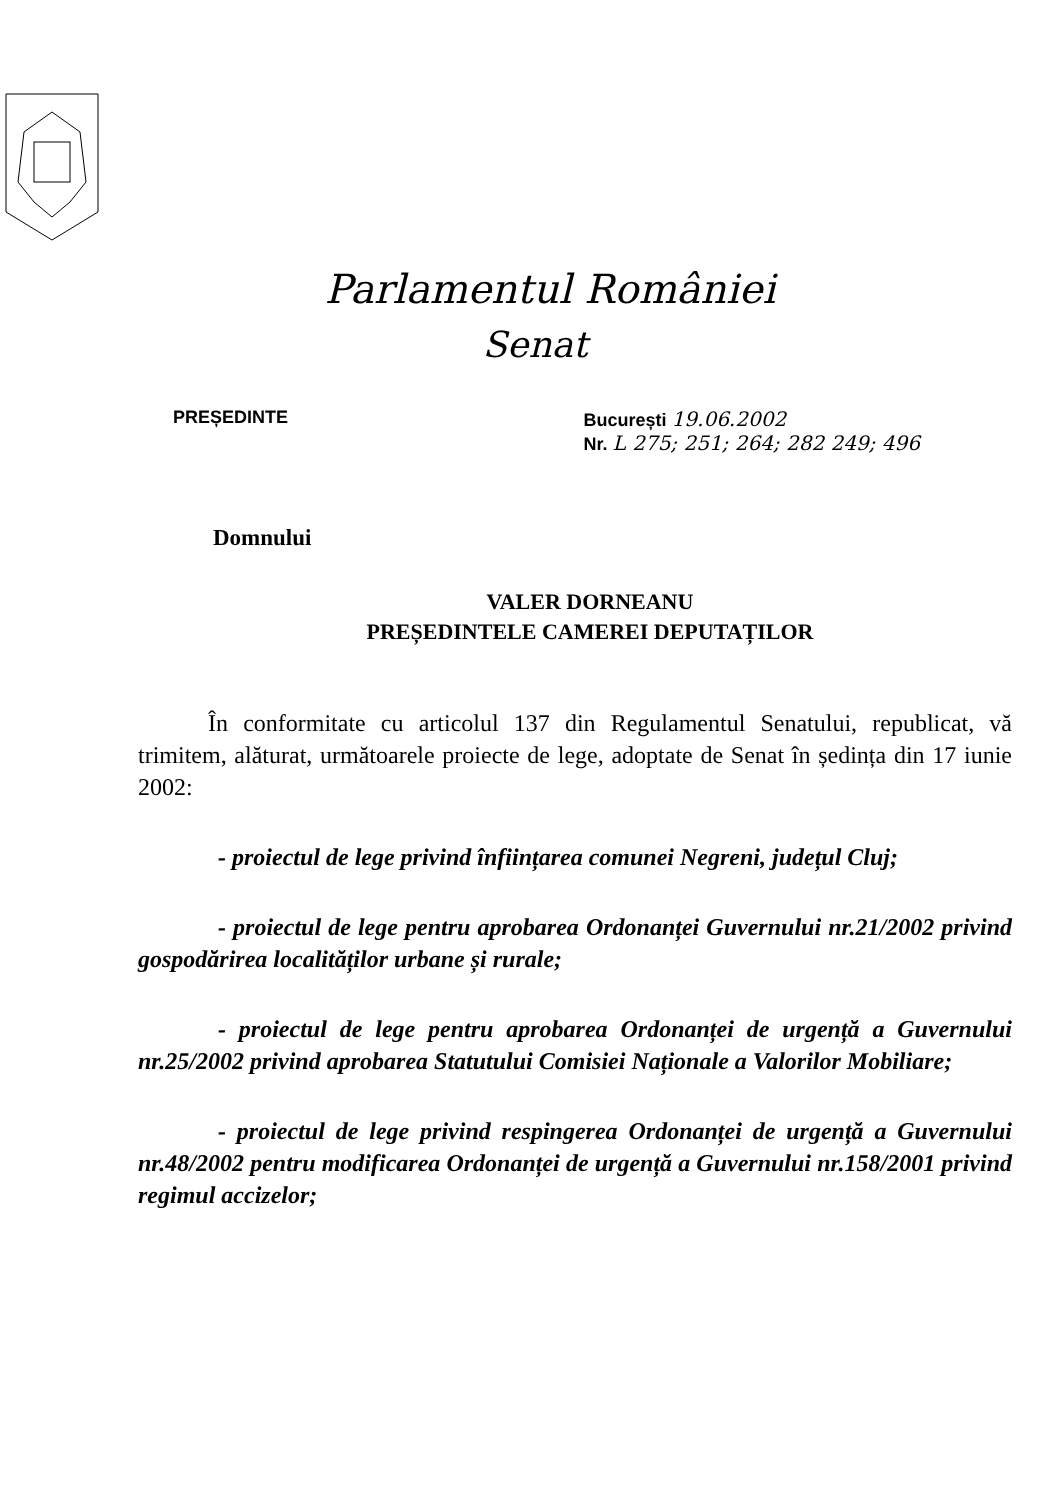Parlamentul României
Senat
PREȘEDINTE București 19.06.2002
Nr. L 275; 251; 264; 282 249; 496
Domnului
VALER DORNEANU
PREȘEDINTELE CAMEREI DEPUTAȚILOR
În conformitate cu articolul 137 din Regulamentul Senatului, republicat, vă trimitem, alăturat, următoarele proiecte de lege, adoptate de Senat în ședința din 17 iunie 2002:
- proiectul de lege privind înființarea comunei Negreni, județul Cluj;
- proiectul de lege pentru aprobarea Ordonanței Guvernului nr.21/2002 privind gospodărirea localităților urbane și rurale;
- proiectul de lege pentru aprobarea Ordonanței de urgență a Guvernului nr.25/2002 privind aprobarea Statutului Comisiei Naționale a Valorilor Mobiliare;
- proiectul de lege privind respingerea Ordonanței de urgență a Guvernului nr.48/2002 pentru modificarea Ordonanței de urgență a Guvernului nr.158/2001 privind regimul accizelor;